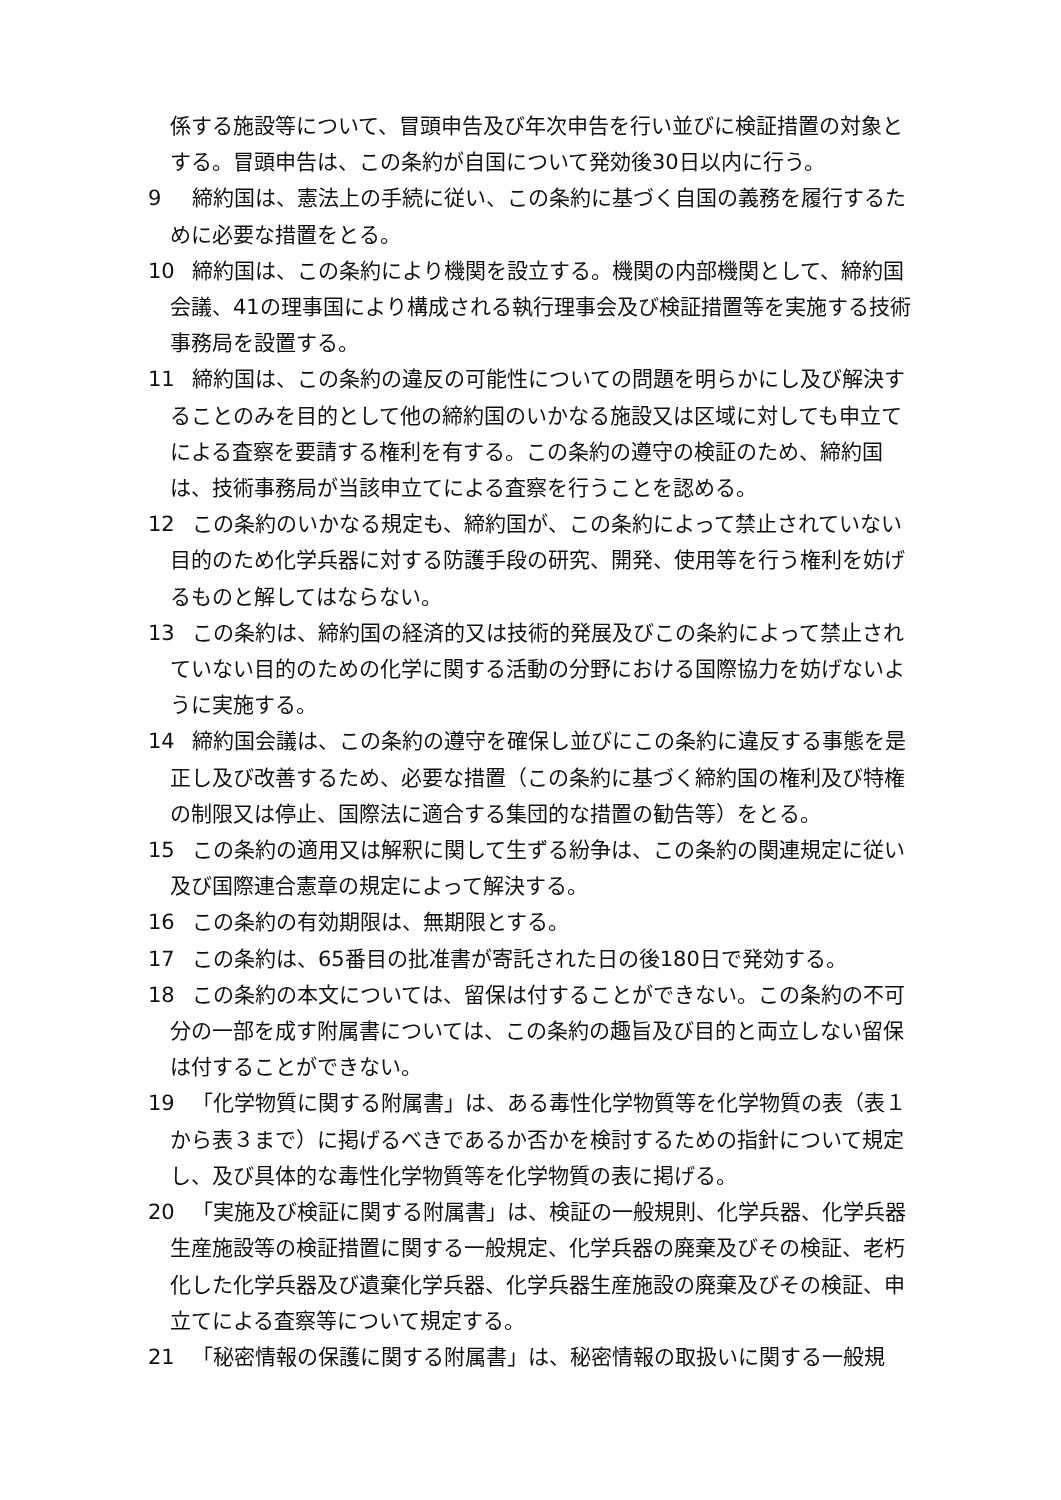係する施設等について、冒頭申告及び年次申告を行い並びに検証措置の対象とする。冒頭申告は、この条約が自国について発効後30日以内に行う。
9 締約国は、憲法上の手続に従い、この条約に基づく自国の義務を履行するために必要な措置をとる。
10 締約国は、この条約により機関を設立する。機関の内部機関として、締約国会議、41の理事国により構成される執行理事会及び検証措置等を実施する技術事務局を設置する。
11 締約国は、この条約の違反の可能性についての問題を明らかにし及び解決することのみを目的として他の締約国のいかなる施設又は区域に対しても申立てによる査察を要請する権利を有する。この条約の遵守の検証のため、締約国は、技術事務局が当該申立てによる査察を行うことを認める。
12 この条約のいかなる規定も、締約国が、この条約によって禁止されていない目的のため化学兵器に対する防護手段の研究、開発、使用等を行う権利を妨げるものと解してはならない。
13 この条約は、締約国の経済的又は技術的発展及びこの条約によって禁止されていない目的のための化学に関する活動の分野における国際協力を妨げないように実施する。
14 締約国会議は、この条約の遵守を確保し並びにこの条約に違反する事態を是正し及び改善するため、必要な措置（この条約に基づく締約国の権利及び特権の制限又は停止、国際法に適合する集団的な措置の勧告等）をとる。
15 この条約の適用又は解釈に関して生ずる紛争は、この条約の関連規定に従い及び国際連合憲章の規定によって解決する。
16 この条約の有効期限は、無期限とする。
17 この条約は、65番目の批准書が寄託された日の後180日で発効する。
18 この条約の本文については、留保は付することができない。この条約の不可分の一部を成す附属書については、この条約の趣旨及び目的と両立しない留保は付することができない。
19 「化学物質に関する附属書」は、ある毒性化学物質等を化学物質の表（表１から表３まで）に掲げるべきであるか否かを検討するための指針について規定し、及び具体的な毒性化学物質等を化学物質の表に掲げる。
20 「実施及び検証に関する附属書」は、検証の一般規則、化学兵器、化学兵器生産施設等の検証措置に関する一般規定、化学兵器の廃棄及びその検証、老朽化した化学兵器及び遺棄化学兵器、化学兵器生産施設の廃棄及びその検証、申立てによる査察等について規定する。
21 「秘密情報の保護に関する附属書」は、秘密情報の取扱いに関する一般規